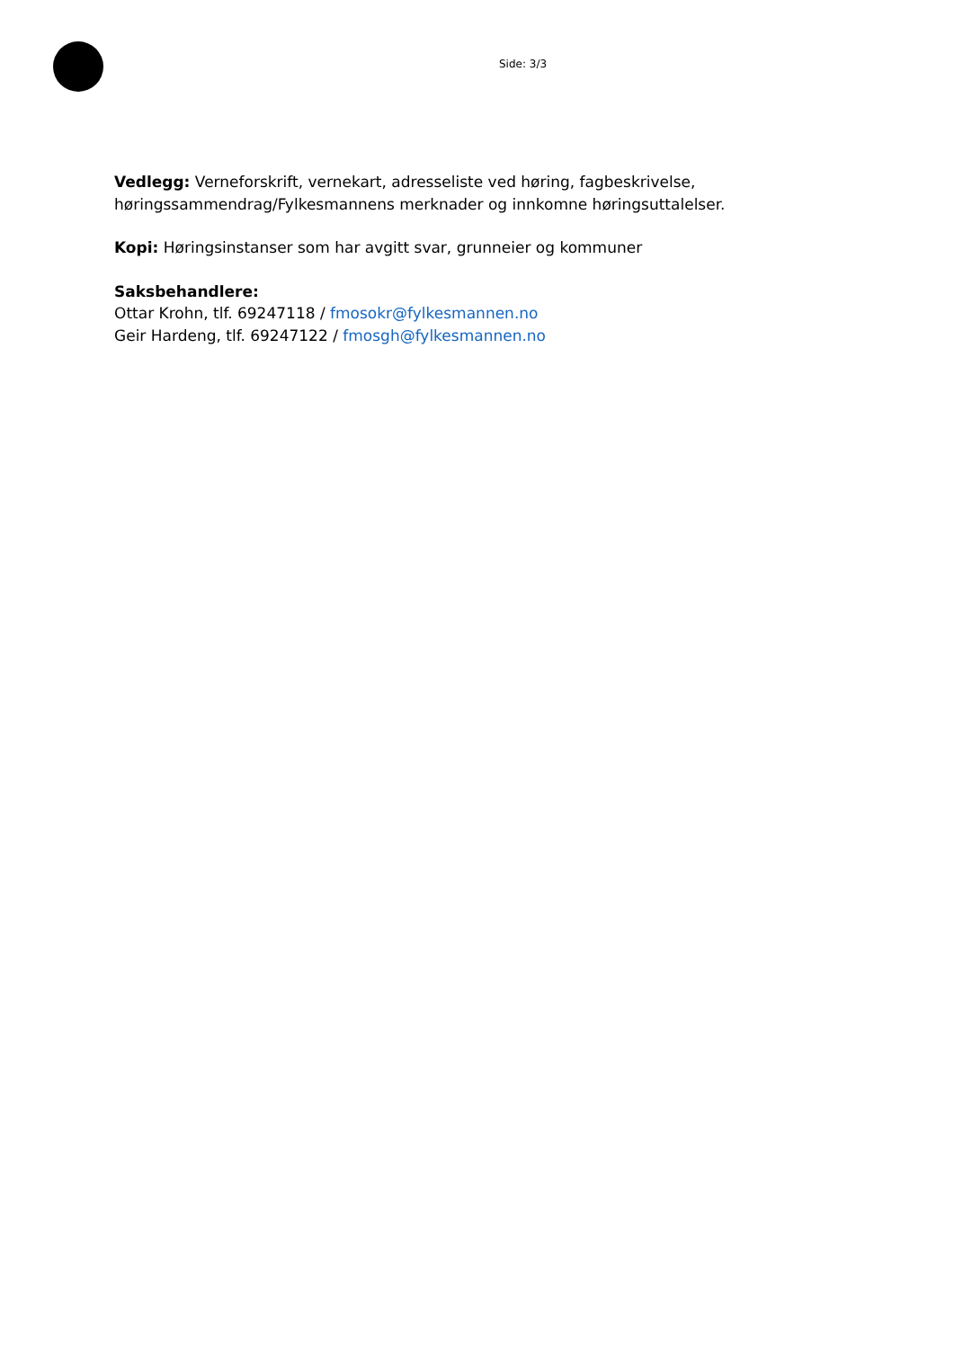Side: 3/3
Vedlegg: Verneforskrift, vernekart, adresseliste ved høring, fagbeskrivelse, høringssammendrag/Fylkesmannens merknader og innkomne høringsuttalelser.
Kopi: Høringsinstanser som har avgitt svar, grunneier og kommuner
Saksbehandlere:
Ottar Krohn, tlf. 69247118 / fmosokr@fylkesmannen.no
Geir Hardeng, tlf. 69247122 / fmosgh@fylkesmannen.no